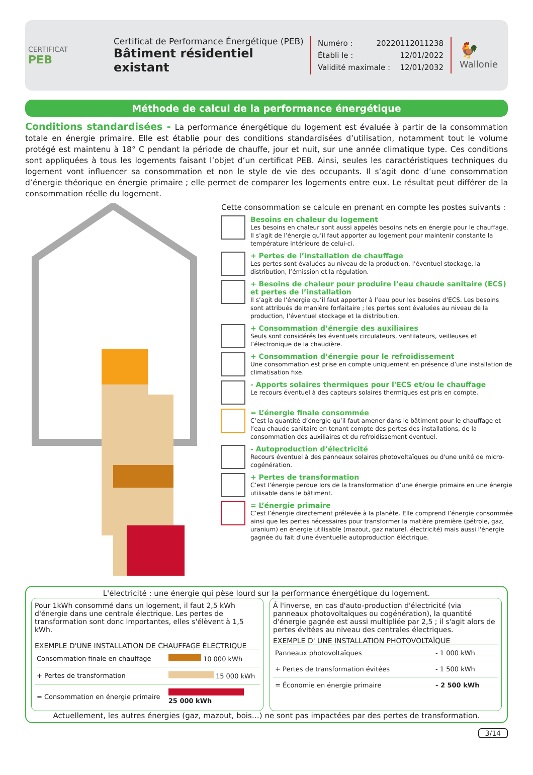CERTIFICAT
PEB
Certificat de Performance Énergétique (PEB)
Bâtiment résidentiel existant
Numéro : 20220112011238
Établi le : 12/01/2022
Validité maximale : 12/01/2032
🐓
Wallonie
Méthode de calcul de la performance énergétique
Conditions standardisées - La performance énergétique du logement est évaluée à partir de la consommation totale en énergie primaire. Elle est établie pour des conditions standardisées d’utilisation, notamment tout le volume protégé est maintenu à 18° C pendant la période de chauffe, jour et nuit, sur une année climatique type. Ces conditions sont appliquées à tous les logements faisant l’objet d’un certificat PEB. Ainsi, seules les caractéristiques techniques du logement vont influencer sa consommation et non le style de vie des occupants. Il s’agit donc d’une consommation d’énergie théorique en énergie primaire ; elle permet de comparer les logements entre eux. Le résultat peut différer de la consommation réelle du logement.
Cette consommation se calcule en prenant en compte les postes suivants :
Besoins en chaleur du logement
Les besoins en chaleur sont aussi appelés besoins nets en énergie pour le chauffage.
Il s’agit de l’énergie qu’il faut apporter au logement pour maintenir constante la température intérieure de celui-ci.
+ Pertes de l’installation de chauffage
Les pertes sont évaluées au niveau de la production, l’éventuel stockage, la distribution, l’émission et la régulation.
+ Besoins de chaleur pour produire l’eau chaude sanitaire (ECS) et pertes de l’installation
Il s’agit de l’énergie qu’il faut apporter à l’eau pour les besoins d’ECS. Les besoins sont attribués de manière forfaitaire ; les pertes sont évaluées au niveau de la production, l’éventuel stockage et la distribution.
+ Consommation d’énergie des auxiliaires
Seuls sont considérés les éventuels circulateurs, ventilateurs, veilleuses et l’électronique de la chaudière.
+ Consommation d’énergie pour le refroidissement
Une consommation est prise en compte uniquement en présence d’une installation de climatisation fixe.
- Apports solaires thermiques pour l'ECS et/ou le chauffage
Le recours éventuel à des capteurs solaires thermiques est pris en compte.
= L’énergie finale consommée
C’est la quantité d’énergie qu’il faut amener dans le bâtiment pour le chauffage et l’eau chaude sanitaire en tenant compte des pertes des installations, de la consommation des auxiliaires et du refroidissement éventuel.
- Autoproduction d’électricité
Recours éventuel à des panneaux solaires photovoltaïques ou d'une unité de micro-cogénération.
+ Pertes de transformation
C’est l’énergie perdue lors de la transformation d’une énergie primaire en une énergie utilisable dans le bâtiment.
= L’énergie primaire
C’est l’énergie directement prélevée à la planète. Elle comprend l’énergie consommée ainsi que les pertes nécessaires pour transformer la matière première (pétrole, gaz, uranium) en énergie utilisable (mazout, gaz naturel, électricité) mais aussi l'énergie gagnée du fait d'une éventuelle autoproduction éléctrique.
L'électricité : une énergie qui pèse lourd sur la performance énergétique du logement.
Pour 1kWh consommé dans un logement, il faut 2,5 kWh d'énergie dans une centrale électrique. Les pertes de transformation sont donc importantes, elles s'élèvent à 1,5 kWh.
EXEMPLE D'UNE INSTALLATION DE CHAUFFAGE ÉLECTRIQUE
| Consommation finale en chauffage | 10 000 kWh |
| + Pertes de transformation | 15 000 kWh |
| = Consommation en énergie primaire | 25 000 kWh |
À l'inverse, en cas d'auto-production d'électricité (via panneaux photovoltaïques ou cogénération), la quantité d'énergie gagnée est aussi multipliée par 2,5 ; il s'agit alors de pertes évitées au niveau des centrales électriques.
EXEMPLE D' UNE INSTALLATION PHOTOVOLTAÏQUE
| Panneaux photovoltaïques | - 1 000 kWh |
| + Pertes de transformation évitées | - 1 500 kWh |
| = Économie en énergie primaire | - 2 500 kWh |
Actuellement, les autres énergies (gaz, mazout, bois…) ne sont pas impactées par des pertes de transformation.
3/14